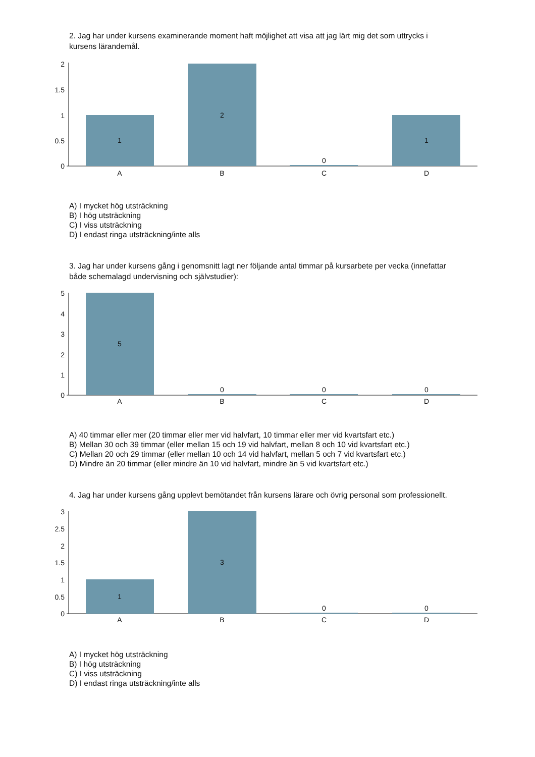2. Jag har under kursens examinerande moment haft möjlighet att visa att jag lärt mig det som uttrycks i kursens lärandemål.
2
1.5
1
0.5
0
1
2
0
1
A
B
C
D
A) I mycket hög utsträckning
B) I hög utsträckning
C) I viss utsträckning
D) I endast ringa utsträckning/inte alls
3. Jag har under kursens gång i genomsnitt lagt ner följande antal timmar på kursarbete per vecka (innefattar både schemalagd undervisning och självstudier):
5
4
3
2
1
0
5
0
0
0
A
B
C
D
A) 40 timmar eller mer (20 timmar eller mer vid halvfart, 10 timmar eller mer vid kvartsfart etc.)
B) Mellan 30 och 39 timmar (eller mellan 15 och 19 vid halvfart, mellan 8 och 10 vid kvartsfart etc.)
C) Mellan 20 och 29 timmar (eller mellan 10 och 14 vid halvfart, mellan 5 och 7 vid kvartsfart etc.)
D) Mindre än 20 timmar (eller mindre än 10 vid halvfart, mindre än 5 vid kvartsfart etc.)
4. Jag har under kursens gång upplevt bemötandet från kursens lärare och övrig personal som professionellt.
3
2.5
2
1.5
1
0.5
0
1
3
0
0
A
B
C
D
A) I mycket hög utsträckning
B) I hög utsträckning
C) I viss utsträckning
D) I endast ringa utsträckning/inte alls